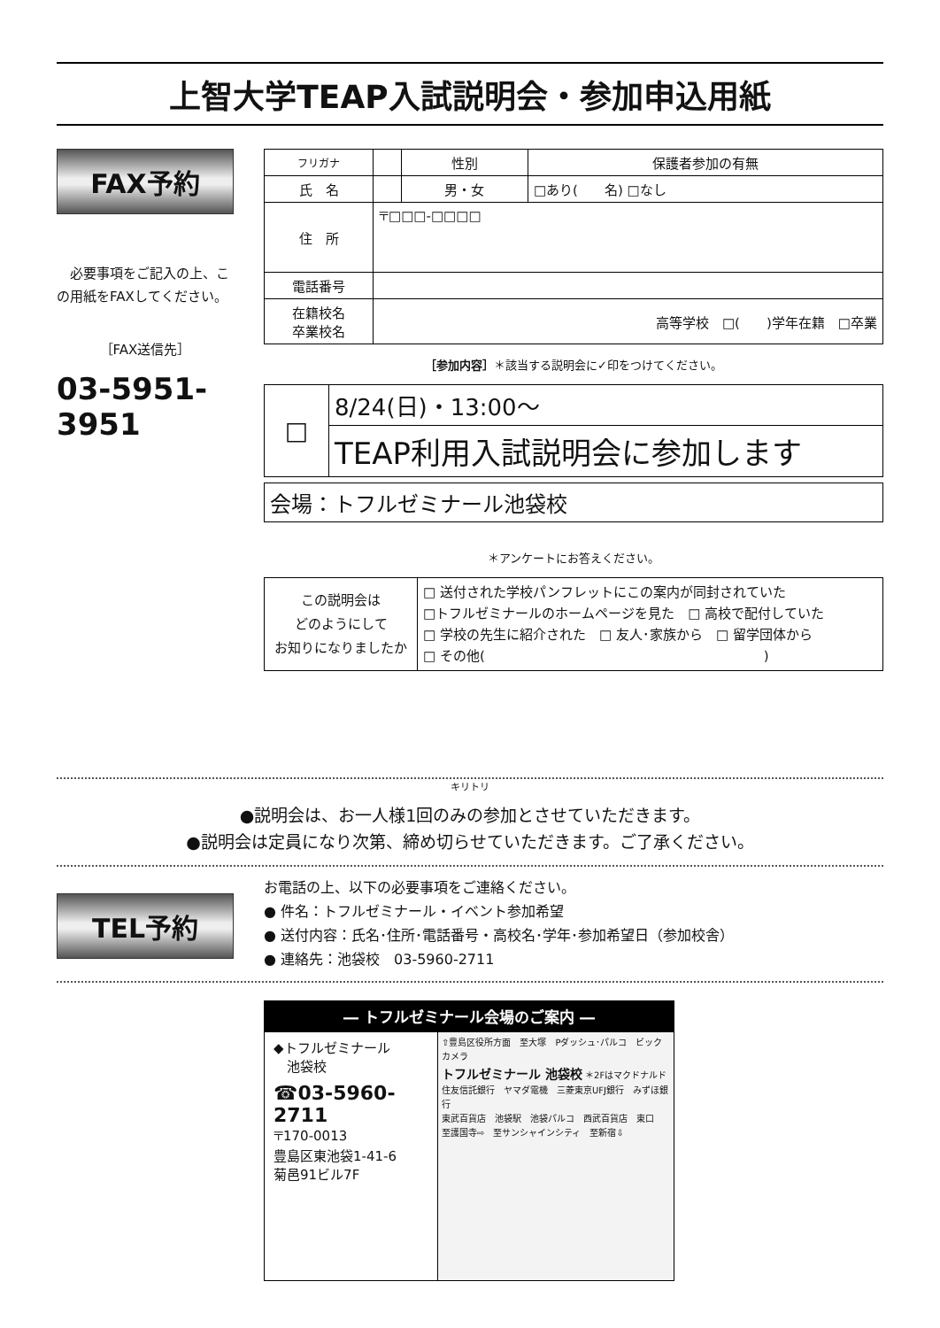上智大学TEAP入試説明会・参加申込用紙
FAX予約
　必要事項をご記入の上、この用紙をFAXしてください。
［FAX送信先］
03-5951-3951
| フリガナ | | 性別 | 保護者参加の有無 |
| 氏 名 | | 男・女 | □あり( 名) □なし |
| 住 所 | 〒□□□-□□□□ | | |
| 電話番号 | | | |
| 在籍校名 卒業校名 | 高等学校 □( )学年在籍 □卒業 | | |
［参加内容］＊該当する説明会に✓印をつけてください。
| □ | 8/24(日)・13:00〜 |
| | TEAP利用入試説明会に参加します |
| 会場：トフルゼミナール池袋校 |
＊アンケートにお答えください。
| この説明会は どのようにして お知りになりましたか | □ 送付された学校パンフレットにこの案内が同封されていた □トフルゼミナールのホームページを見た □ 高校で配付していた □ 学校の先生に紹介された □ 友人･家族から □ 留学団体から □ その他( ) |
キリトリ
●説明会は、お一人様1回のみの参加とさせていただきます。
●説明会は定員になり次第、締め切らせていただきます。ご了承ください。
TEL予約
お電話の上、以下の必要事項をご連絡ください。
● 件名：トフルゼミナール・イベント参加希望
● 送付内容：氏名･住所･電話番号・高校名･学年･参加希望日（参加校舎）
● 連絡先：池袋校　03-5960-2711
― トフルゼミナール会場のご案内 ―
◆トフルゼミナール
　池袋校
☎03-5960-2711
〒170-0013
豊島区東池袋1-41-6
菊邑91ビル7F
⇧豊島区役所方面　至大塚　Pダッシュ･パルコ　ビックカメラ
トフルゼミナール 池袋校 ＊2Fはマクドナルド
住友信託銀行　ヤマダ電機　三菱東京UFJ銀行　みずほ銀行
東武百貨店　池袋駅　池袋パルコ　西武百貨店　東口
至護国寺⇨　至サンシャインシティ　至新宿⇩